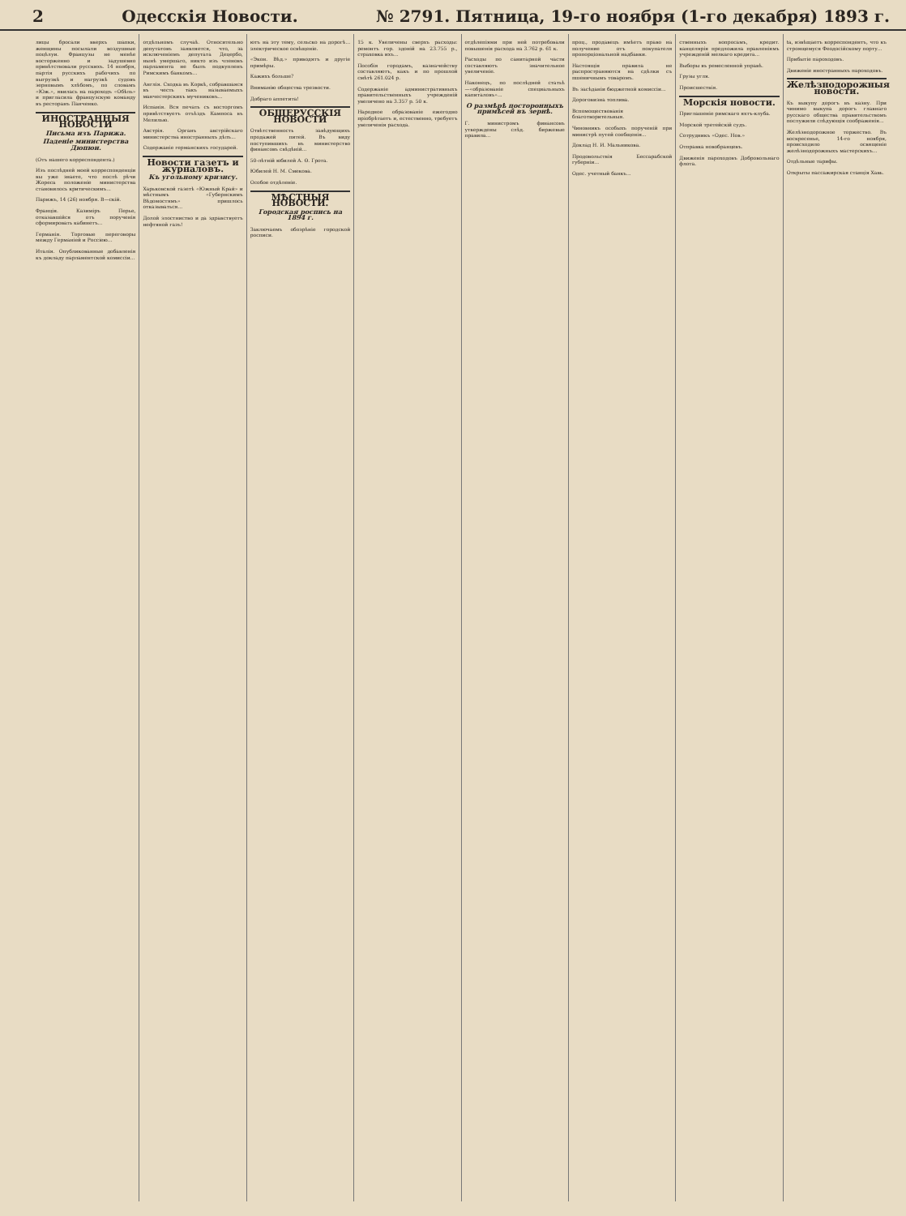2 Одесскія Новости. № 2791. Пятница, 19-го ноября (1-го декабря) 1893 г.
лицы бросали вверхъ шапки, женщины посылали воздушные поцѣлуи. Французы не менѣе восторженно и задушевно привѣтствовали русскихъ. 14 ноября, партія русскихъ рабочихъ по выгрузкѣ и нагрузкѣ судовъ зерновымъ хлѣбомъ, по словамъ «Юж.», явилась на пароходъ «Обѣль» и пригласила французскую команду въ ресторанъ Панченко.
ИНОСТРАННЫЯ НОВОСТИ
Письма изъ Парижа.
Паденіе министерства Дюпюи.
(Отъ нашего корреспондента.)
Изъ послѣдней моей корреспонденціи вы уже знаете, что послѣ рѣчи Жореса положеніе министерства становилось критическимъ...
Парижъ, 14 (26) ноября. В—скій.
Франція. Казиміръ Перье, отказавшійся отъ порученія сформировать кабинетъ...
Германія. Торговые переговоры между Германіей и Россіею...
Италія. Опубликованные добавленія къ докладу парламентской комиссіи...
отдѣльномъ случаѣ. Относительно депутатовъ заявляется, что, за исключеніемъ депутата Децербо, нынѣ умершаго, никто изъ членовъ парламента не былъ подкупленъ Римскимъ банкомъ...
Англія. Сходка въ Коркѣ, собравшаяся въ честь такъ называемыхъ манчестерскихъ мучениковъ...
Испанія. Вся печать съ восторгомъ привѣтствуетъ отъѣздъ Кампоса въ Мелилью.
Австрія. Органъ австрійскаго министерства иностранныхъ дѣлъ...
Содержаніе германскихъ государей.
Новости газетъ и журналовъ.
Къ угольному кризису.
Харьковской газетѣ «Южный Край» и мѣстнымъ «Губернскимъ Вѣдомостямъ» пришлось отказываться...
Долой злостниство и да здравствуетъ нефтяной газъ!
ютъ на эту тему, сельско на дорогѣ... электрическое освѣщеніе.
«Экон. Вѣд.» приводятъ и другіе примѣры.
Кажихъ больше?
Вниманію общества трезвости.
Добраго аппетита!
ОБЩЕРУССКІЯ НОВОСТИ
Отвѣтственность завѣдующихъ продажей питей. Въ виду поступившихъ въ министерство финансовъ свѣдѣній...
50-лѣтній юбилей А. Ѳ. Грота.
Юбилей Н. М. Смекова.
Особое отдѣленіе.
МѢСТНЫЯ НОВОСТИ.
Городская роспись на 1894 г.
Заключаемъ обозрѣніе городской росписи.
15 к. Увеличены сверхъ расходы: ремонтъ гор. здоній на 23.755 р., страховка ихъ...
Пособія городамъ, казначейству составляютъ, какъ и по прошлой смѣтѣ 261.024 р.
Содержаніе административныхъ правительственныхъ учрежденій увеличено на 3.357 р. 50 к.
Народное образованіе ежегодно пріобрѣтаетъ и, естественно, требуетъ увеличенія расхода.
отдѣлепіями при ней потребовали повышенія расхода на 3.762 р. 61 к.
Расходы по санитарной части составляютъ значительное увеличеніе.
Наконецъ, по послѣдней статьѣ—«образованіе специальныхъ капиталовъ»...
О размѣрѣ посторонныхъ примѣсей въ зернѣ.
Г. министромъ финансовъ утверждены слѣд. биржевые правила...
проц., продавецъ имѣетъ право на получение отъ покупателя пропорціональной надбавки.
Настоящія правила не распространяются на сдѣлки съ пшеничнымъ товаромъ.
Въ засѣданіи бюджетной комиссіи...
Дороговизна топлива.
Вспомоществованія благотворительныя.
Чиновникъ особыхъ порученій при министрѣ путей сообщенія...
Доклад Н. И. Мальникова.
Продовольствія Бессарабской губерніи...
Одес. учетный банкъ...
ственныхъ вопросамъ, кредит. канцелярія предложила правленіямъ учрежденій мелкаго кредита...
Выборы въ ремесленной управѣ.
Грузы угля.
Происшествія.
Морскія новости.
Приглашеніе римскаго яхтъ-клуба.
Морской третейскій судъ.
Сотрудникъ «Одес. Нов.»
Отправка новобранцевъ.
Движенія пароходовъ Добровольнаго флота.
ta, извѣщаетъ корреспондентъ, что къ строящемуся Феодосійскому порту...
Прибытіе пароходовъ.
Движеніе иностранныхъ пароходовъ.
Желѣзнодорожныя новости.
Къ выкупу дорогъ въ казну. При чинимо выкупа дорогъ главнаго русскаго общества правительствомъ послужили слѣдующія соображенія...
Желѣзнодорожное торжество. Въ воскресенье, 14-го ноября, происходило освященіе желѣзнодорожныхъ мастерскихъ...
Отдѣльные тарифы.
Открыты пассажирская станція Хавь.